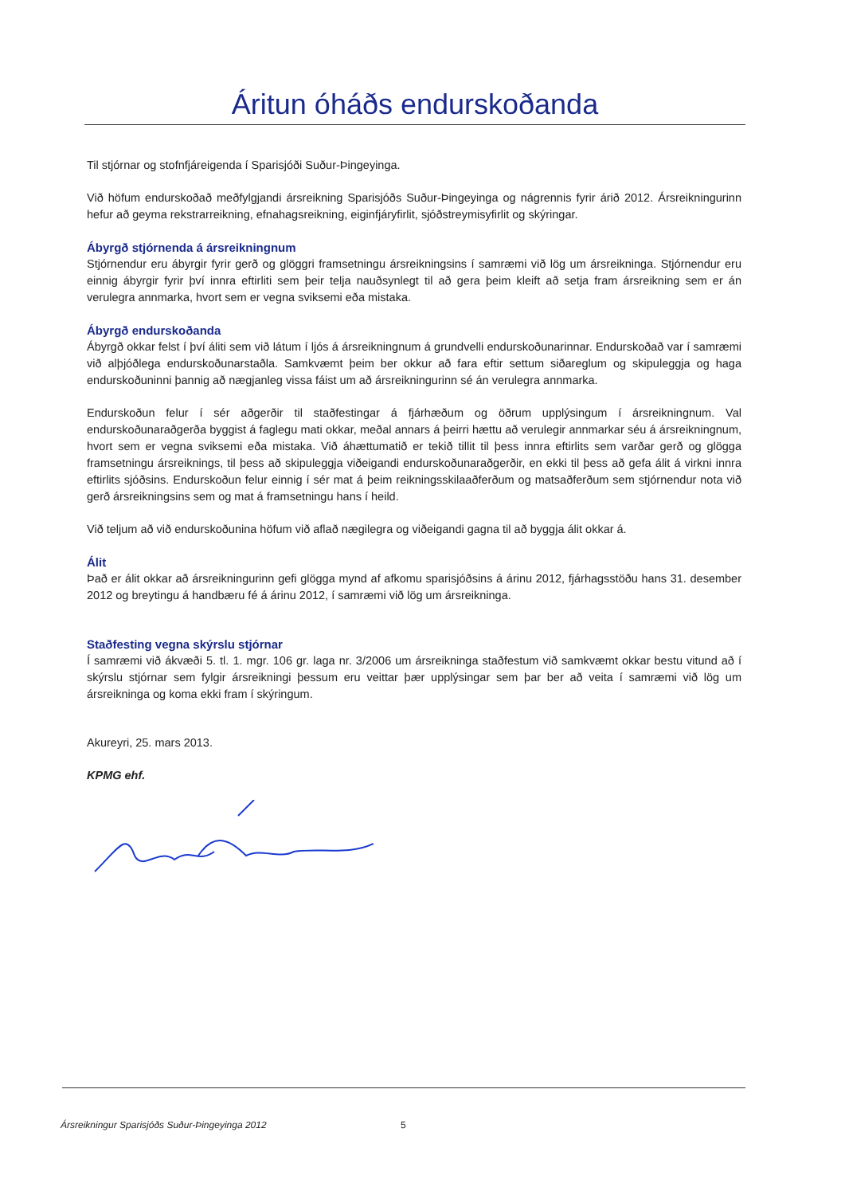Áritun óháðs endurskoðanda
Til stjórnar og stofnfjáreigenda í Sparisjóði Suður-Þingeyinga.
Við höfum endurskoðað meðfylgjandi ársreikning Sparisjóðs Suður-Þingeyinga og nágrennis fyrir árið 2012. Ársreikningurinn hefur að geyma rekstrarreikning, efnahagsreikning, eiginfjáryfirlit, sjóðstreymisyfirlit og skýringar.
Ábyrgð stjórnenda á ársreikningnum
Stjórnendur eru ábyrgir fyrir gerð og glöggri framsetningu ársreikningsins í samræmi við lög um ársreikninga. Stjórnendur eru einnig ábyrgir fyrir því innra eftirliti sem þeir telja nauðsynlegt til að gera þeim kleift að setja fram ársreikning sem er án verulegra annmarka, hvort sem er vegna sviksemi eða mistaka.
Ábyrgð endurskoðanda
Ábyrgð okkar felst í því áliti sem við látum í ljós á ársreikningnum á grundvelli endurskoðunarinnar. Endurskoðað var í samræmi við alþjóðlega endurskoðunarstaðla. Samkvæmt þeim ber okkur að fara eftir settum siðareglum og skipuleggja og haga endurskoðuninni þannig að nægjanleg vissa fáist um að ársreikningurinn sé án verulegra annmarka.
Endurskoðun felur í sér aðgerðir til staðfestingar á fjárhæðum og öðrum upplýsingum í ársreikningnum. Val endurskoðunaraðgerða byggist á faglegu mati okkar, meðal annars á þeirri hættu að verulegir annmarkar séu á ársreikningnum, hvort sem er vegna sviksemi eða mistaka. Við áhættumatið er tekið tillit til þess innra eftirlits sem varðar gerð og glögga framsetningu ársreiknings, til þess að skipuleggja viðeigandi endurskoðunaraðgerðir, en ekki til þess að gefa álit á virkni innra eftirlits sjóðsins. Endurskoðun felur einnig í sér mat á þeim reikningsskilaaðferðum og matsaðferðum sem stjórnendur nota við gerð ársreikningsins sem og mat á framsetningu hans í heild.
Við teljum að við endurskoðunina höfum við aflað nægilegra og viðeigandi gagna til að byggja álit okkar á.
Álit
Það er álit okkar að ársreikningurinn gefi glögga mynd af afkomu sparisjóðsins á árinu 2012, fjárhagsstöðu hans 31. desember 2012 og breytingu á handbæru fé á árinu 2012, í samræmi við lög um ársreikninga.
Staðfesting vegna skýrslu stjórnar
Í samræmi við ákvæði 5. tl. 1. mgr. 106 gr. laga nr. 3/2006 um ársreikninga staðfestum við samkvæmt okkar bestu vitund að í skýrslu stjórnar sem fylgir ársreikningi þessum eru veittar þær upplýsingar sem þar ber að veita í samræmi við lög um ársreikninga og koma ekki fram í skýringum.
Akureyri, 25. mars 2013.
KPMG ehf.
Ársreikningur Sparisjóðs Suður-Þingeyinga 2012 5